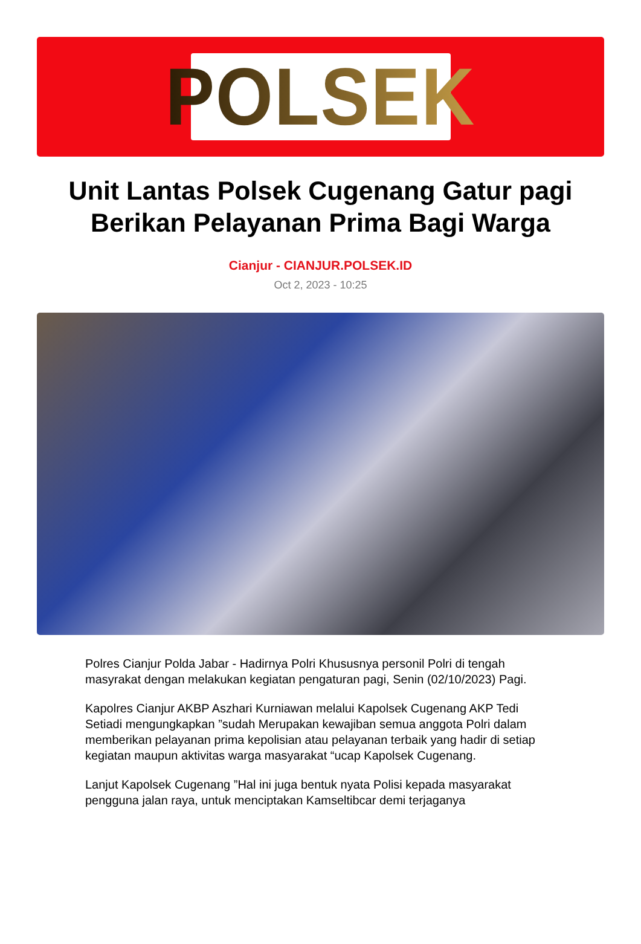POLSEK
Unit Lantas Polsek Cugenang Gatur pagi Berikan Pelayanan Prima Bagi Warga
Cianjur - CIANJUR.POLSEK.ID
Oct 2, 2023 - 10:25
Polres Cianjur Polda Jabar - Hadirnya Polri Khususnya personil Polri di tengah masyrakat dengan melakukan kegiatan pengaturan pagi, Senin (02/10/2023) Pagi.
Kapolres Cianjur AKBP Aszhari Kurniawan melalui Kapolsek Cugenang AKP Tedi Setiadi mengungkapkan ”sudah Merupakan kewajiban semua anggota Polri dalam memberikan pelayanan prima kepolisian atau pelayanan terbaik yang hadir di setiap kegiatan maupun aktivitas warga masyarakat “ucap Kapolsek Cugenang.
Lanjut Kapolsek Cugenang ”Hal ini juga bentuk nyata Polisi kepada masyarakat pengguna jalan raya, untuk menciptakan Kamseltibcar demi terjaganya